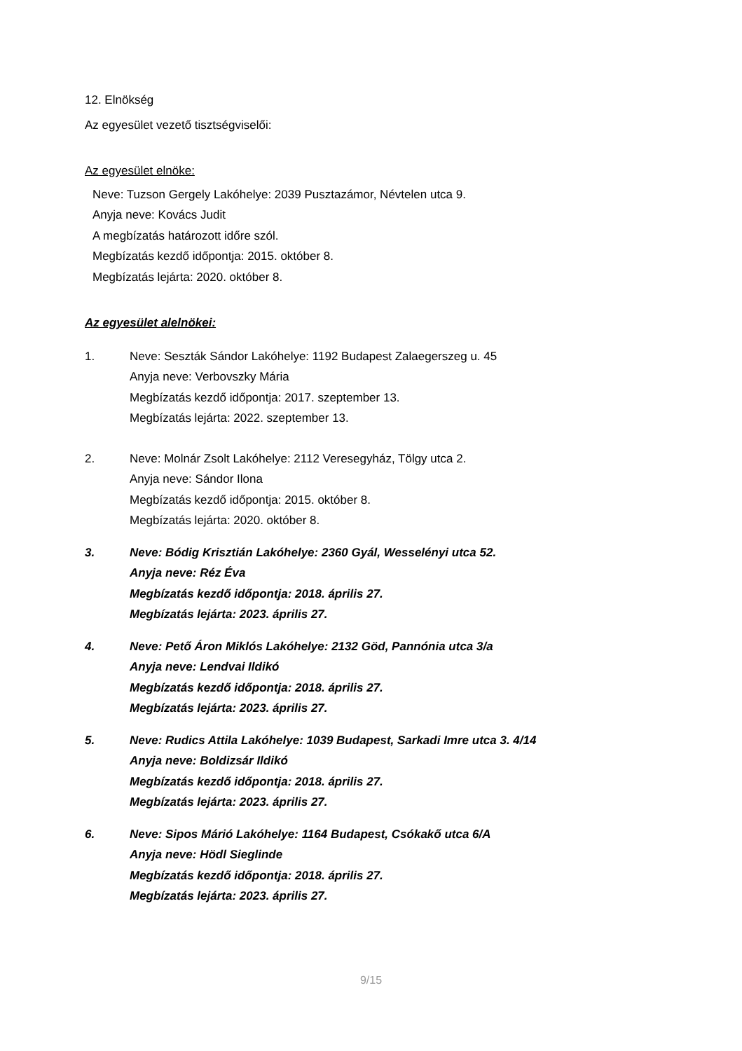12. Elnökség
Az egyesület vezető tisztségviselői:
Az egyesület elnöke:
Neve: Tuzson Gergely Lakóhelye: 2039 Pusztazámor, Névtelen utca 9.
Anyja neve: Kovács Judit
A megbízatás határozott időre szól.
Megbízatás kezdő időpontja: 2015. október 8.
Megbízatás lejárta: 2020. október 8.
Az egyesület alelnökei:
1. Neve: Seszták Sándor Lakóhelye: 1192 Budapest Zalaegerszeg u. 45
Anyja neve: Verbovszky Mária
Megbízatás kezdő időpontja: 2017. szeptember 13.
Megbízatás lejárta: 2022. szeptember 13.
2. Neve: Molnár Zsolt Lakóhelye: 2112 Veresegyház, Tölgy utca 2.
Anyja neve: Sándor Ilona
Megbízatás kezdő időpontja: 2015. október 8.
Megbízatás lejárta: 2020. október 8.
3. Neve: Bódig Krisztián Lakóhelye: 2360 Gyál, Wesselényi utca 52.
Anyja neve: Réz Éva
Megbízatás kezdő időpontja: 2018. április 27.
Megbízatás lejárta: 2023. április 27.
4. Neve: Pető Áron Miklós Lakóhelye: 2132 Göd, Pannónia utca 3/a
Anyja neve: Lendvai Ildikó
Megbízatás kezdő időpontja: 2018. április 27.
Megbízatás lejárta: 2023. április 27.
5. Neve: Rudics Attila Lakóhelye: 1039 Budapest, Sarkadi Imre utca 3. 4/14
Anyja neve: Boldizsár Ildikó
Megbízatás kezdő időpontja: 2018. április 27.
Megbízatás lejárta: 2023. április 27.
6. Neve: Sipos Márió Lakóhelye: 1164 Budapest, Csókakő utca 6/A
Anyja neve: Hödl Sieglinde
Megbízatás kezdő időpontja: 2018. április 27.
Megbízatás lejárta: 2023. április 27.
9/15